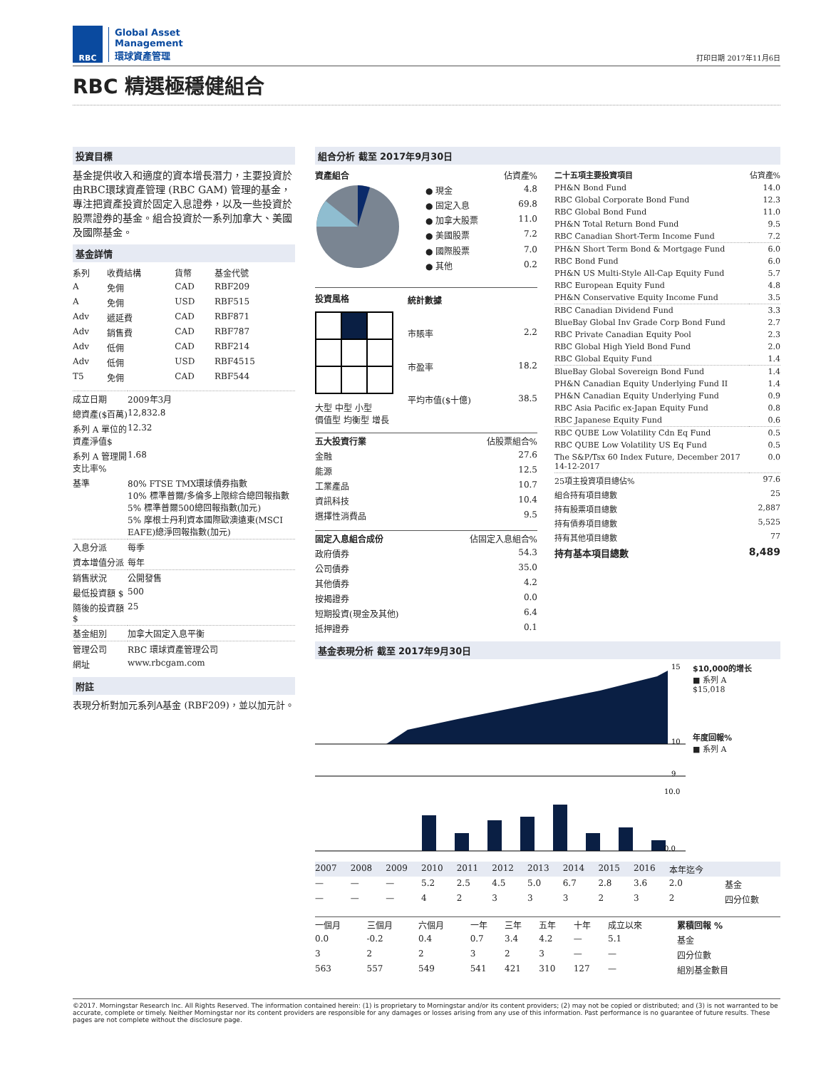RBC
Global Asset
Management
環球資產管理
打印日期 2017年11月6日
RBC 精選極穩健組合
投資目標
基金提供收入和適度的資本增長潛力，主要投資於由RBC環球資產管理 (RBC GAM) 管理的基金，專注把資產投資於固定入息證券，以及一些投資於股票證券的基金。組合投資於一系列加拿大、美國及國際基金。
基金詳情
| 系列 | 收費結構 | 貨幣 | 基金代號 |
| --- | --- | --- | --- |
| A | 免佣 | CAD | RBF209 |
| A | 免佣 | USD | RBF515 |
| Adv | 遞延費 | CAD | RBF871 |
| Adv | 銷售費 | CAD | RBF787 |
| Adv | 低佣 | CAD | RBF214 |
| Adv | 低佣 | USD | RBF4515 |
| T5 | 免佣 | CAD | RBF544 |
| 成立日期 | 2009年3月 |
| 總資產($百萬) | 12,832.8 |
| 系列 A 單位的資產淨值$ | 12.32 |
| 系列 A 管理開支比率% | 1.68 |
| 基準 | 80% FTSE TMX環球債券指數 10% 標準普爾/多倫多上限綜合總回報指數 5% 標準普爾500總回報指數(加元) 5% 摩根士丹利資本國際歐澳遠東(MSCI EAFE)總淨回報指數(加元) |
| 入息分派 | 每季 |
| 資本增值分派 | 每年 |
| 銷售狀況 | 公開發售 |
| 最低投資額 $ | 500 |
| 隨後的投資額 $ | 25 |
| 基金組別 | 加拿大固定入息平衡 |
| 管理公司 | RBC 環球資產管理公司 |
| 網址 | www.rbcgam.com |
附註
表現分析對加元系列A基金 (RBF209)，並以加元計。
組合分析 截至 2017年9月30日
| 資產組合 | | 佔資產% |
| --- | --- | --- |
| | ● 現金 | 4.8 |
| | ● 固定入息 | 69.8 |
| | ● 加拿大股票 | 11.0 |
| | ● 美國股票 | 7.2 |
| | ● 國際股票 | 7.0 |
| | ● 其他 | 0.2 |
投資風格
大型 中型 小型
價值型 均衡型 增長
| 統計數據 | |
| --- | --- |
| 市賬率 | 2.2 |
| 市盈率 | 18.2 |
| 平均市值($十億) | 38.5 |
| 五大投資行業 | 佔股票組合% |
| --- | --- |
| 金融 | 27.6 |
| 能源 | 12.5 |
| 工業產品 | 10.7 |
| 資訊科技 | 10.4 |
| 選擇性消費品 | 9.5 |
| 固定入息組合成份 | 佔固定入息組合% |
| --- | --- |
| 政府債券 | 54.3 |
| 公司債券 | 35.0 |
| 其他債券 | 4.2 |
| 按揭證券 | 0.0 |
| 短期投資(現金及其他) | 6.4 |
| 抵押證券 | 0.1 |
| 二十五項主要投資項目 | 佔資產% |
| --- | --- |
| PH&N Bond Fund | 14.0 |
| RBC Global Corporate Bond Fund | 12.3 |
| RBC Global Bond Fund | 11.0 |
| PH&N Total Return Bond Fund | 9.5 |
| RBC Canadian Short-Term Income Fund | 7.2 |
| PH&N Short Term Bond & Mortgage Fund | 6.0 |
| RBC Bond Fund | 6.0 |
| PH&N US Multi-Style All-Cap Equity Fund | 5.7 |
| RBC European Equity Fund | 4.8 |
| PH&N Conservative Equity Income Fund | 3.5 |
| RBC Canadian Dividend Fund | 3.3 |
| BlueBay Global Inv Grade Corp Bond Fund | 2.7 |
| RBC Private Canadian Equity Pool | 2.3 |
| RBC Global High Yield Bond Fund | 2.0 |
| RBC Global Equity Fund | 1.4 |
| BlueBay Global Sovereign Bond Fund | 1.4 |
| PH&N Canadian Equity Underlying Fund II | 1.4 |
| PH&N Canadian Equity Underlying Fund | 0.9 |
| RBC Asia Pacific ex-Japan Equity Fund | 0.8 |
| RBC Japanese Equity Fund | 0.6 |
| RBC QUBE Low Volatility Cdn Eq Fund | 0.5 |
| RBC QUBE Low Volatility US Eq Fund | 0.5 |
| The S&P/Tsx 60 Index Future, December 2017 14-12-2017 | 0.0 |
| 25項主投資項目總佔% | 97.6 |
| 組合持有項目總數 | 25 |
| 持有股票項目總數 | 2,887 |
| 持有債券項目總數 | 5,525 |
| 持有其他項目總數 | 77 |
| 持有基本項目總數 | 8,489 |
基金表現分析 截至 2017年9月30日
15
10
9
10.0
0.0
$10,000的增长
■ 系列 A
$15,018
年度回報%
■ 系列 A
| 2007 | 2008 | 2009 | 2010 | 2011 | 2012 | 2013 | 2014 | 2015 | 2016 | 本年迄今 | |
| --- | --- | --- | --- | --- | --- | --- | --- | --- | --- | --- | --- |
| — | — | — | 5.2 | 2.5 | 4.5 | 5.0 | 6.7 | 2.8 | 3.6 | 2.0 | 基金 |
| — | — | — | 4 | 2 | 3 | 3 | 3 | 2 | 3 | 2 | 四分位數 |
| 一個月 | 三個月 | 六個月 | 一年 | 三年 | 五年 | 十年 | 成立以來 | 累積回報 % |
| --- | --- | --- | --- | --- | --- | --- | --- | --- |
| 0.0 | -0.2 | 0.4 | 0.7 | 3.4 | 4.2 | — | 5.1 | 基金 |
| 3 | 2 | 2 | 3 | 2 | 3 | — | — | 四分位數 |
| 563 | 557 | 549 | 541 | 421 | 310 | 127 | — | 組別基金數目 |
©2017. Morningstar Research Inc. All Rights Reserved. The information contained herein: (1) is proprietary to Morningstar and/or its content providers; (2) may not be copied or distributed; and (3) is not warranted to be accurate, complete or timely. Neither Morningstar nor its content providers are responsible for any damages or losses arising from any use of this information. Past performance is no guarantee of future results. These pages are not complete without the disclosure page.